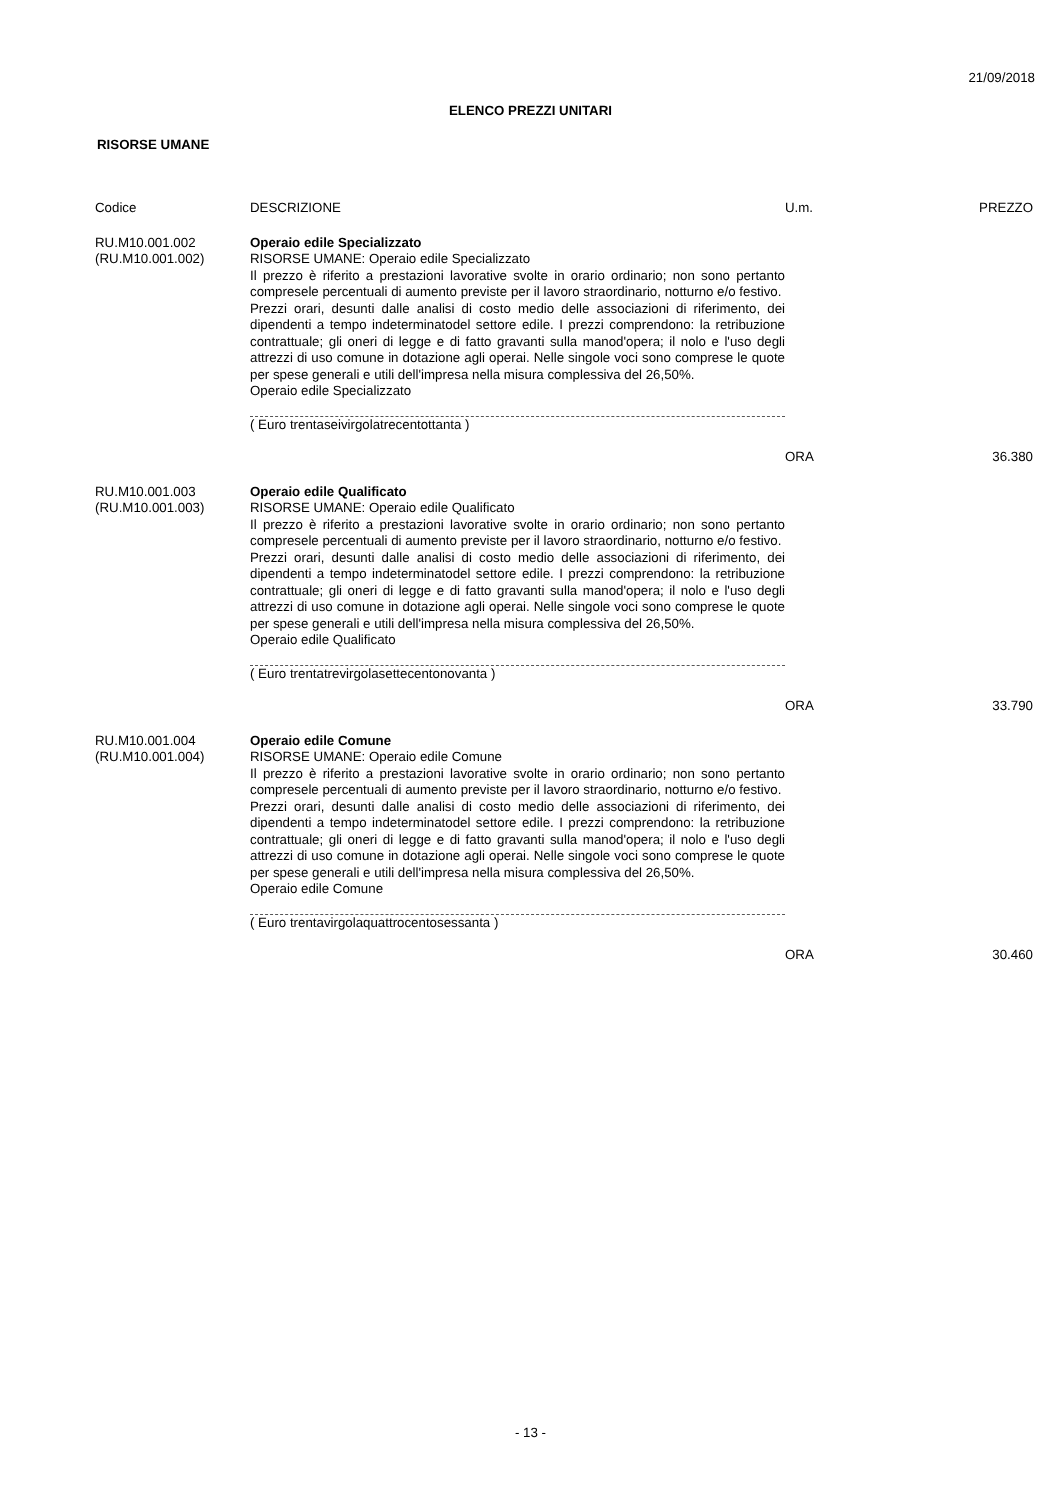21/09/2018
ELENCO PREZZI UNITARI
RISORSE UMANE
| Codice | DESCRIZIONE | U.m. | PREZZO |
| --- | --- | --- | --- |
| RU.M10.001.002 (RU.M10.001.002) | Operaio edile Specializzato RISORSE UMANE: Operaio edile Specializzato Il prezzo è riferito a prestazioni lavorative svolte in orario ordinario; non sono pertanto compresele percentuali di aumento previste per il lavoro straordinario, notturno e/o festivo. Prezzi orari, desunti dalle analisi di costo medio delle associazioni di riferimento, dei dipendenti a tempo indeterminatodel settore edile. I prezzi comprendono: la retribuzione contrattuale; gli oneri di legge e di fatto gravanti sulla manod'opera; il nolo e l'uso degli attrezzi di uso comune in dotazione agli operai. Nelle singole voci sono comprese le quote per spese generali e utili dell'impresa nella misura complessiva del 26,50%. Operaio edile Specializzato ( Euro trentaseivirgolatrecentottanta ) | ORA | 36.380 |
| RU.M10.001.003 (RU.M10.001.003) | Operaio edile Qualificato RISORSE UMANE: Operaio edile Qualificato Il prezzo è riferito a prestazioni lavorative svolte in orario ordinario; non sono pertanto compresele percentuali di aumento previste per il lavoro straordinario, notturno e/o festivo. Prezzi orari, desunti dalle analisi di costo medio delle associazioni di riferimento, dei dipendenti a tempo indeterminatodel settore edile. I prezzi comprendono: la retribuzione contrattuale; gli oneri di legge e di fatto gravanti sulla manod'opera; il nolo e l'uso degli attrezzi di uso comune in dotazione agli operai. Nelle singole voci sono comprese le quote per spese generali e utili dell'impresa nella misura complessiva del 26,50%. Operaio edile Qualificato ( Euro trentatrevirgolasettecentonovanta ) | ORA | 33.790 |
| RU.M10.001.004 (RU.M10.001.004) | Operaio edile Comune RISORSE UMANE: Operaio edile Comune Il prezzo è riferito a prestazioni lavorative svolte in orario ordinario; non sono pertanto compresele percentuali di aumento previste per il lavoro straordinario, notturno e/o festivo. Prezzi orari, desunti dalle analisi di costo medio delle associazioni di riferimento, dei dipendenti a tempo indeterminatodel settore edile. I prezzi comprendono: la retribuzione contrattuale; gli oneri di legge e di fatto gravanti sulla manod'opera; il nolo e l'uso degli attrezzi di uso comune in dotazione agli operai. Nelle singole voci sono comprese le quote per spese generali e utili dell'impresa nella misura complessiva del 26,50%. Operaio edile Comune ( Euro trentavirgolaquattrocentosessanta ) | ORA | 30.460 |
- 13 -